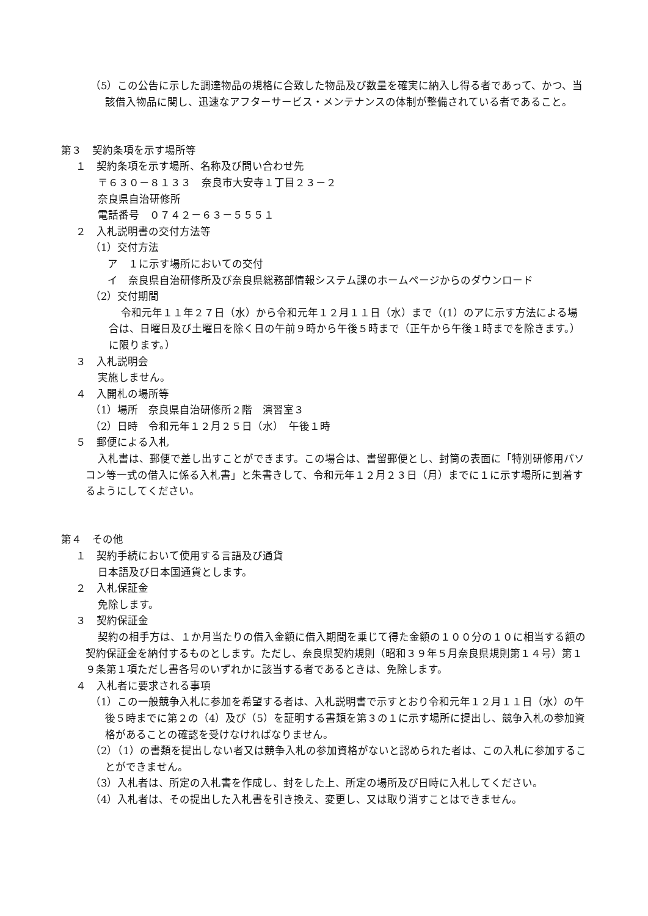（5）この公告に示した調達物品の規格に合致した物品及び数量を確実に納入し得る者であって、かつ、当該借入物品に関し、迅速なアフターサービス・メンテナンスの体制が整備されている者であること。
第３　契約条項を示す場所等
１　契約条項を示す場所、名称及び問い合わせ先
〒６３０－８１３３　奈良市大安寺１丁目２３－２
奈良県自治研修所
電話番号　０７４２－６３－５５５１
２　入札説明書の交付方法等
（1）交付方法
ア　１に示す場所においての交付
イ　奈良県自治研修所及び奈良県総務部情報システム課のホームページからのダウンロード
（2）交付期間
令和元年１１年２７日（水）から令和元年１２月１１日（水）まで（(1）のアに示す方法による場合は、日曜日及び土曜日を除く日の午前９時から午後５時まで（正午から午後１時までを除きます。）に限ります。）
３　入札説明会
実施しません。
４　入開札の場所等
（1）場所　奈良県自治研修所２階　演習室３
（2）日時　令和元年１２月２５日（水）　午後１時
５　郵便による入札
入札書は、郵便で差し出すことができます。この場合は、書留郵便とし、封筒の表面に「特別研修用パソコン等一式の借入に係る入札書」と朱書きして、令和元年１２月２３日（月）までに１に示す場所に到着するようにしてください。
第４　その他
１　契約手続において使用する言語及び通貨
日本語及び日本国通貨とします。
２　入札保証金
免除します。
３　契約保証金
契約の相手方は、１か月当たりの借入金額に借入期間を乗じて得た金額の１００分の１０に相当する額の契約保証金を納付するものとします。ただし、奈良県契約規則（昭和３９年５月奈良県規則第１４号）第１９条第１項ただし書各号のいずれかに該当する者であるときは、免除します。
４　入札者に要求される事項
（1）この一般競争入札に参加を希望する者は、入札説明書で示すとおり令和元年１２月１１日（水）の午後５時までに第２の（4）及び（5）を証明する書類を第３の１に示す場所に提出し、競争入札の参加資格があることの確認を受けなければなりません。
（2）（1）の書類を提出しない者又は競争入札の参加資格がないと認められた者は、この入札に参加することができません。
（3）入札者は、所定の入札書を作成し、封をした上、所定の場所及び日時に入札してください。
（4）入札者は、その提出した入札書を引き換え、変更し、又は取り消すことはできません。